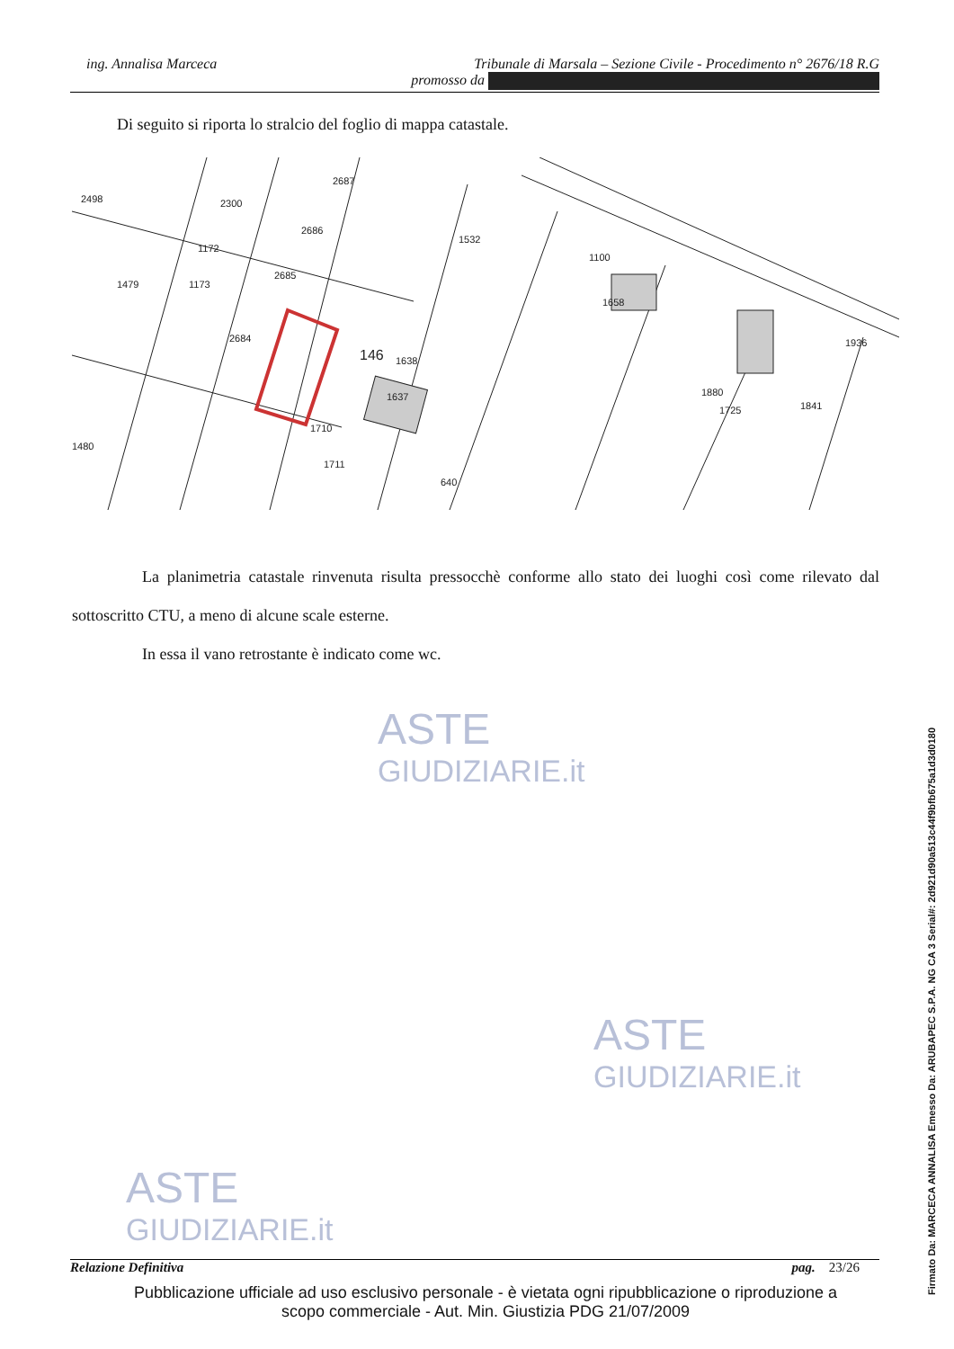ing. Annalisa Marceca
Tribunale di Marsala – Sezione Civile - Procedimento n° 2676/18 R.G
promosso da
Di seguito si riporta lo stralcio del foglio di mappa catastale.
2498
2300
2687
2686
1172
1479
1173
2685
2684
146
1638
1637
1532
1100
1658
1936
1841
1725
1880
1480
1710
1711
640
La planimetria catastale rinvenuta risulta pressocchè conforme allo stato dei luoghi così come rilevato dal sottoscritto CTU, a meno di alcune scale esterne.
In essa il vano retrostante è indicato come wc.
ASTE
GIUDIZIARIE.it
ASTE
GIUDIZIARIE.it
ASTE
GIUDIZIARIE.it
Relazione Definitiva pag. 23/26
Pubblicazione ufficiale ad uso esclusivo personale - è vietata ogni ripubblicazione o riproduzione a scopo commerciale - Aut. Min. Giustizia PDG 21/07/2009
Firmato Da: MARCECA ANNALISA Emesso Da: ARUBAPEC S.P.A. NG CA 3 Serial#: 2d921d90a513c44f9bfb675a1d3d0180